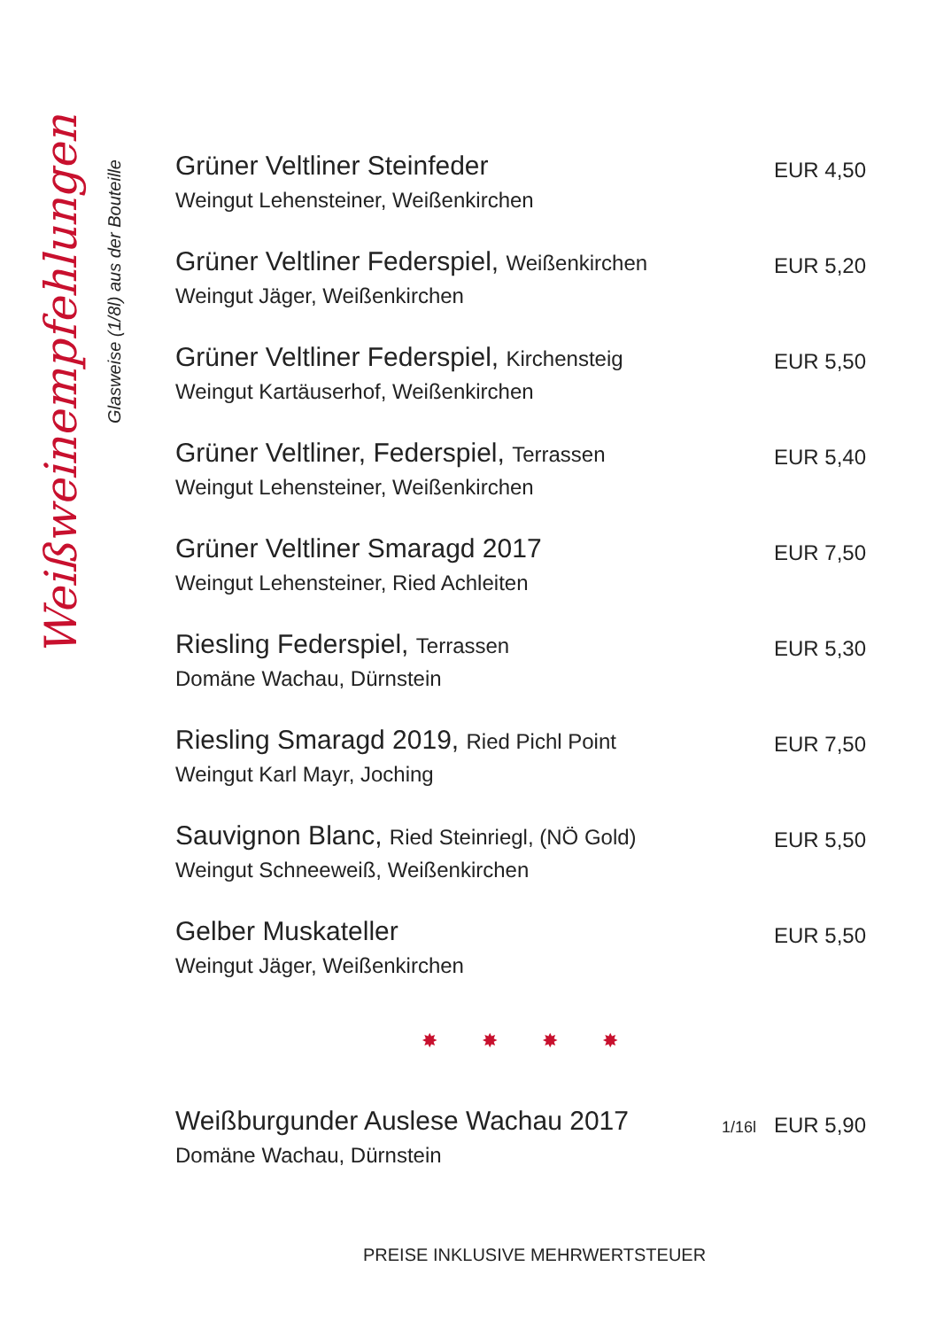Weißweinempfehlungen
Glasweise (1/8l) aus der Bouteille
Grüner Veltliner Steinfeder
Weingut Lehensteiner, Weißenkirchen
EUR 4,50
Grüner Veltliner Federspiel, Weißenkirchen
Weingut Jäger, Weißenkirchen
EUR 5,20
Grüner Veltliner Federspiel, Kirchensteig
Weingut Kartäuserhof, Weißenkirchen
EUR 5,50
Grüner Veltliner, Federspiel, Terrassen
Weingut Lehensteiner, Weißenkirchen
EUR 5,40
Grüner Veltliner Smaragd 2017
Weingut Lehensteiner, Ried Achleiten
EUR 7,50
Riesling Federspiel, Terrassen
Domäne Wachau, Dürnstein
EUR 5,30
Riesling Smaragd 2019, Ried Pichl Point
Weingut Karl Mayr, Joching
EUR 7,50
Sauvignon Blanc, Ried Steinriegl, (NÖ Gold)
Weingut Schneeweiß, Weißenkirchen
EUR 5,50
Gelber Muskateller
Weingut Jäger, Weißenkirchen
EUR 5,50
✸ ✸ ✸ ✸
Weißburgunder Auslese Wachau 2017
Domäne Wachau, Dürnstein
1/16l EUR 5,90
PREISE INKLUSIVE MEHRWERTSTEUER